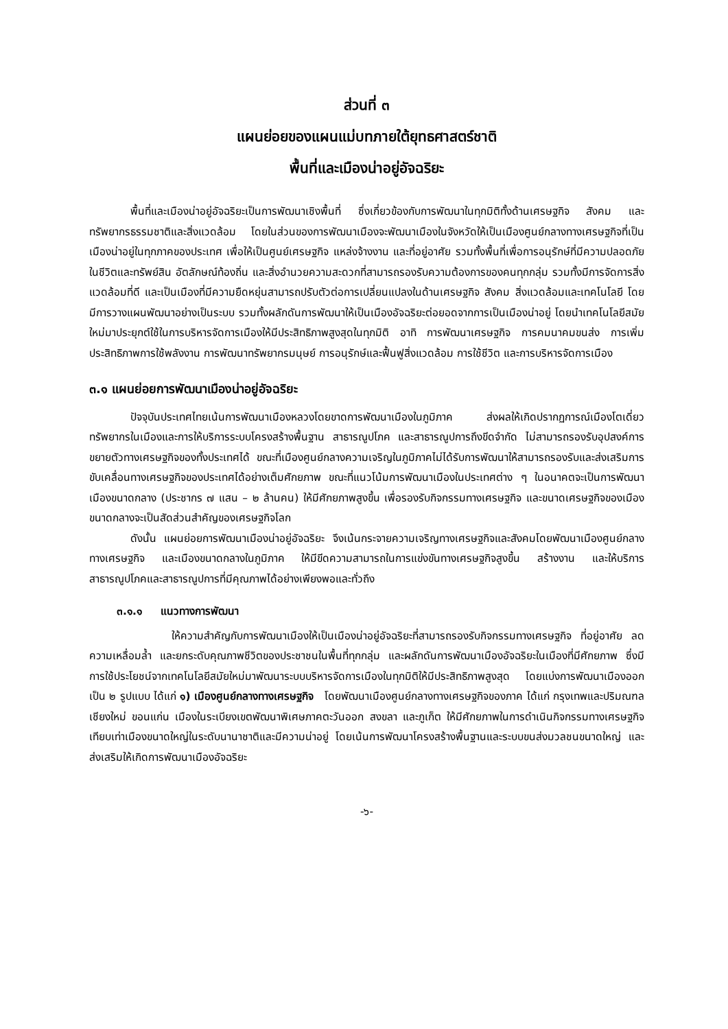ส่วนที่ ๓
แผนย่อยของแผนแม่บทภายใต้ยุทธศาสตร์ชาติ
พื้นที่และเมืองน่าอยู่อัจฉริยะ
พื้นที่และเมืองน่าอยู่อัจฉริยะเป็นการพัฒนาเชิงพื้นที่ ซึ่งเกี่ยวข้องกับการพัฒนาในทุกมิติทั้งด้านเศรษฐกิจ สังคม และทรัพยากรธรรมชาติและสิ่งแวดล้อม โดยในส่วนของการพัฒนาเมืองจะพัฒนาเมืองในจังหวัดให้เป็นเมืองศูนย์กลางทางเศรษฐกิจที่เป็นเมืองน่าอยู่ในทุกภาคของประเทศ เพื่อให้เป็นศูนย์เศรษฐกิจ แหล่งจ้างงาน และที่อยู่อาศัย รวมทั้งพื้นที่เพื่อการอนุรักษ์ที่มีความปลอดภัยในชีวิตและทรัพย์สิน อัตลักษณ์ท้องถิ่น และสิ่งอำนวยความสะดวกที่สามารถรองรับความต้องการของคนทุกกลุ่ม รวมทั้งมีการจัดการสิ่งแวดล้อมที่ดี และเป็นเมืองที่มีความยืดหยุ่นสามารถปรับตัวต่อการเปลี่ยนแปลงในด้านเศรษฐกิจ สังคม สิ่งแวดล้อมและเทคโนโลยี โดยมีการวางแผนพัฒนาอย่างเป็นระบบ รวมทั้งผลักดันการพัฒนาให้เป็นเมืองอัจฉริยะต่อยอดจากการเป็นเมืองน่าอยู่ โดยนำเทคโนโลยีสมัยใหม่มาประยุกต์ใช้ในการบริหารจัดการเมืองให้มีประสิทธิภาพสูงสุดในทุกมิติ อาทิ การพัฒนาเศรษฐกิจ การคมนาคมขนส่ง การเพิ่มประสิทธิภาพการใช้พลังงาน การพัฒนาทรัพยากรมนุษย์ การอนุรักษ์และฟื้นฟูสิ่งแวดล้อม การใช้ชีวิต และการบริหารจัดการเมือง
๓.๑ แผนย่อยการพัฒนาเมืองน่าอยู่อัจฉริยะ
ปัจจุบันประเทศไทยเน้นการพัฒนาเมืองหลวงโดยขาดการพัฒนาเมืองในภูมิภาค ส่งผลให้เกิดปรากฏการณ์เมืองโตเดี่ยว ทรัพยากรในเมืองและการให้บริการระบบโครงสร้างพื้นฐาน สาธารณูปโภค และสาธารณูปการถึงขีดจำกัด ไม่สามารถรองรับอุปสงค์การขยายตัวทางเศรษฐกิจของทั้งประเทศได้ ขณะที่เมืองศูนย์กลางความเจริญในภูมิภาคไม่ได้รับการพัฒนาให้สามารถรองรับและส่งเสริมการขับเคลื่อนทางเศรษฐกิจของประเทศได้อย่างเต็มศักยภาพ ขณะที่แนวโน้มการพัฒนาเมืองในประเทศต่าง ๆ ในอนาคตจะเป็นการพัฒนาเมืองขนาดกลาง (ประชากร ๗ แสน – ๒ ล้านคน) ให้มีศักยภาพสูงขึ้น เพื่อรองรับกิจกรรมทางเศรษฐกิจ และขนาดเศรษฐกิจของเมืองขนาดกลางจะเป็นสัดส่วนสำคัญของเศรษฐกิจโลก
ดังนั้น แผนย่อยการพัฒนาเมืองน่าอยู่อัจฉริยะ จึงเน้นกระจายความเจริญทางเศรษฐกิจและสังคมโดยพัฒนาเมืองศูนย์กลางทางเศรษฐกิจ และเมืองขนาดกลางในภูมิภาค ให้มีขีดความสามารถในการแข่งขันทางเศรษฐกิจสูงขึ้น สร้างงาน และให้บริการสาธารณูปโภคและสาธารณูปการที่มีคุณภาพได้อย่างเพียงพอและทั่วถึง
๓.๑.๑ แนวทางการพัฒนา
ให้ความสำคัญกับการพัฒนาเมืองให้เป็นเมืองน่าอยู่อัจฉริยะที่สามารถรองรับกิจกรรมทางเศรษฐกิจ ที่อยู่อาศัย ลดความเหลื่อมล้ำ และยกระดับคุณภาพชีวิตของประชาชนในพื้นที่ทุกกลุ่ม และผลักดันการพัฒนาเมืองอัจฉริยะในเมืองที่มีศักยภาพ ซึ่งมีการใช้ประโยชน์จากเทคโนโลยีสมัยใหม่มาพัฒนาระบบบริหารจัดการเมืองในทุกมิติให้มีประสิทธิภาพสูงสุด โดยแบ่งการพัฒนาเมืองออกเป็น ๒ รูปแบบ ได้แก่ ๑) เมืองศูนย์กลางทางเศรษฐกิจ โดยพัฒนาเมืองศูนย์กลางทางเศรษฐกิจของภาค ได้แก่ กรุงเทพและปริมณฑล เชียงใหม่ ขอนแก่น เมืองในระเบียงเขตพัฒนาพิเศษภาคตะวันออก สงขลา และภูเก็ต ให้มีศักยภาพในการดำเนินกิจกรรมทางเศรษฐกิจเทียบเท่าเมืองขนาดใหญ่ในระดับนานาชาติและมีความน่าอยู่ โดยเน้นการพัฒนาโครงสร้างพื้นฐานและระบบขนส่งมวลชนขนาดใหญ่ และส่งเสริมให้เกิดการพัฒนาเมืองอัจฉริยะ
-๖-